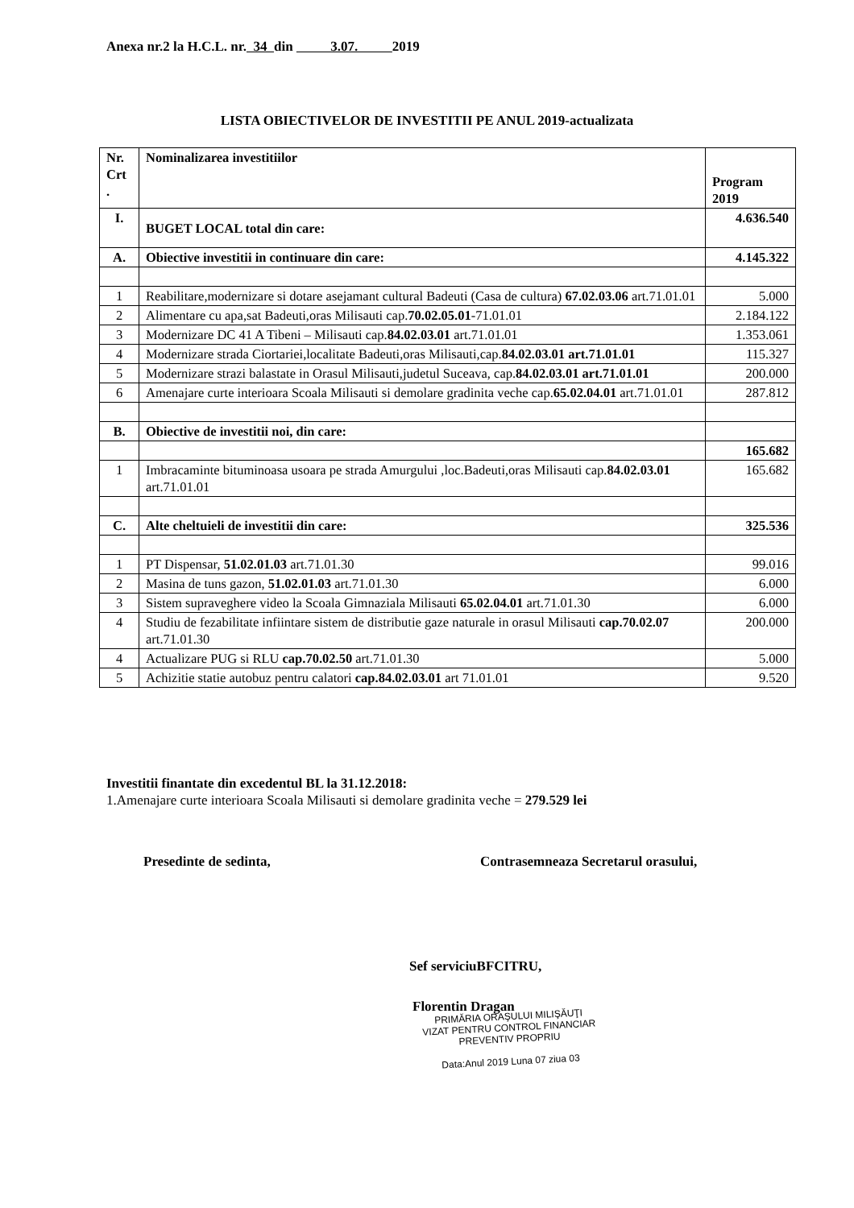Anexa nr.2 la H.C.L. nr. 34 din 3.07. 2019
LISTA OBIECTIVELOR DE INVESTITII PE ANUL 2019-actualizata
| Nr. Crt . | Nominalizarea investitiilor | Program 2019 |
| --- | --- | --- |
| I. | BUGET LOCAL total din care: | 4.636.540 |
| A. | Obiective investitii in continuare din care: | 4.145.322 |
| 1 | Reabilitare,modernizare si dotare asejamant cultural Badeuti (Casa de cultura) 67.02.03.06 art.71.01.01 | 5.000 |
| 2 | Alimentare cu apa,sat Badeuti,oras Milisauti cap. 70.02.05.01 -71.01.01 | 2.184.122 |
| 3 | Modernizare DC 41 A Tibeni – Milisauti cap. 84.02.03.01 art.71.01.01 | 1.353.061 |
| 4 | Modernizare strada Ciortariei,localitate Badeuti,oras Milisauti,cap. 84.02.03.01 art.71.01.01 | 115.327 |
| 5 | Modernizare strazi balastate in Orasul Milisauti,judetul Suceava, cap. 84.02.03.01 art.71.01.01 | 200.000 |
| 6 | Amenajare curte interioara Scoala Milisauti si demolare gradinita veche cap. 65.02.04.01 art.71.01.01 | 287.812 |
| B. | Obiective de investitii noi, din care: | |
| | | 165.682 |
| 1 | Imbracaminte bituminoasa usoara pe strada Amurgului ,loc.Badeuti,oras Milisauti cap. 84.02.03.01 art.71.01.01 | 165.682 |
| C. | Alte cheltuieli de investitii din care: | 325.536 |
| 1 | PT Dispensar, 51.02.01.03 art.71.01.30 | 99.016 |
| 2 | Masina de tuns gazon, 51.02.01.03 art.71.01.30 | 6.000 |
| 3 | Sistem supraveghere video la Scoala Gimnaziala Milisauti 65.02.04.01 art.71.01.30 | 6.000 |
| 4 | Studiu de fezabilitate infiintare sistem de distributie gaze naturale in orasul Milisauti cap.70.02.07 art.71.01.30 | 200.000 |
| 4 | Actualizare PUG si RLU cap.70.02.50 art.71.01.30 | 5.000 |
| 5 | Achizitie statie autobuz pentru calatori cap.84.02.03.01 art 71.01.01 | 9.520 |
Investitii finantate din excedentul BL la 31.12.2018:
1.Amenajare curte interioara Scoala Milisauti si demolare gradinita veche = 279.529 lei
Presedinte de sedinta,
Contrasemneaza Secretarul orasului,
Sef serviciuBFCITRU,
Florentin Dragan
PRIMĂRIA ORAŞULUI MILIŞĂUŢI
VIZAT PENTRU CONTROL FINANCIAR
PREVENTIV PROPRIU
Data:Anul 2019 Luna 07 ziua 03